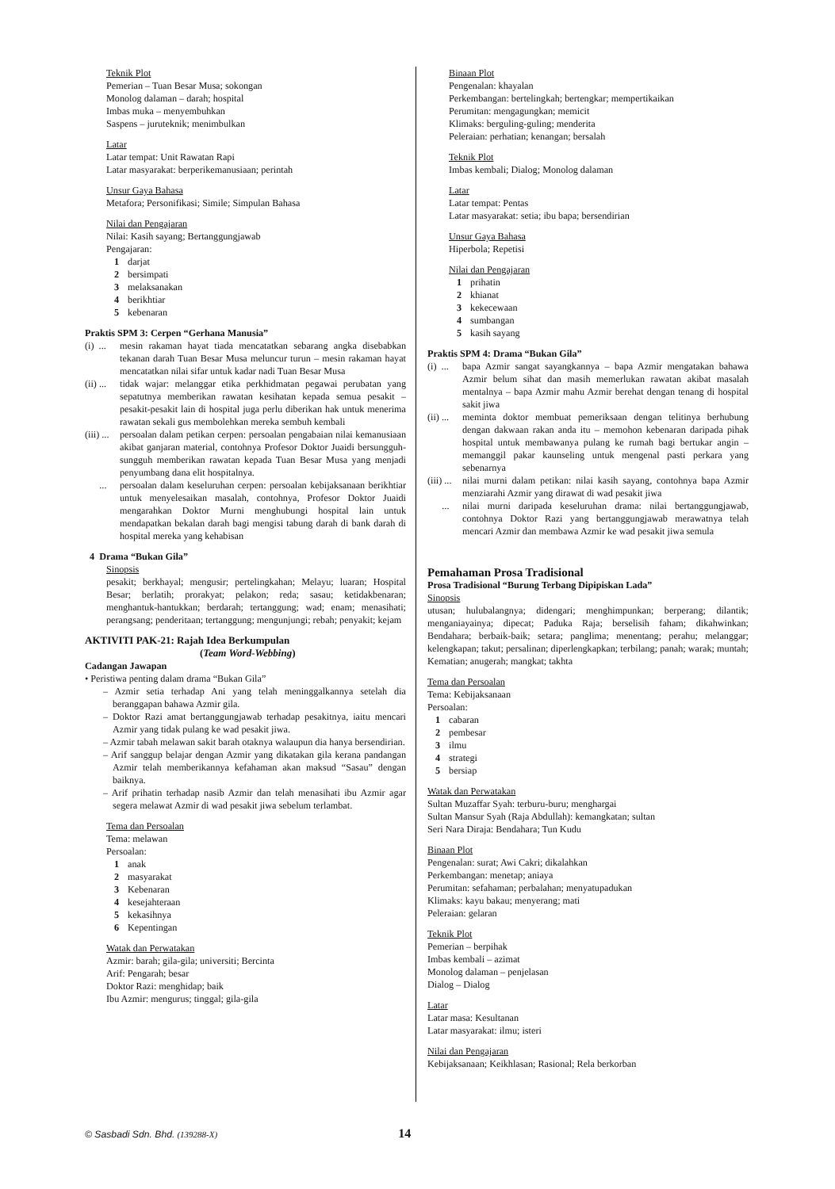Teknik Plot
Pemerian – Tuan Besar Musa; sokongan
Monolog dalaman – darah; hospital
Imbas muka – menyembuhkan
Saspens – juruteknik; menimbulkan
Latar
Latar tempat: Unit Rawatan Rapi
Latar masyarakat: berperikemanusiaan; perintah
Unsur Gaya Bahasa
Metafora; Personifikasi; Simile; Simpulan Bahasa
Nilai dan Pengajaran
Nilai: Kasih sayang; Bertanggungjawab
Pengajaran:
1 darjat
2 bersimpati
3 melaksanakan
4 berikhtiar
5 kebenaran
Praktis SPM 3: Cerpen “Gerhana Manusia”
(i) ... mesin rakaman hayat tiada mencatatkan sebarang angka disebabkan tekanan darah Tuan Besar Musa meluncur turun – mesin rakaman hayat mencatatkan nilai sifar untuk kadar nadi Tuan Besar Musa
(ii) ... tidak wajar: melanggar etika perkhidmatan pegawai perubatan yang sepatutnya memberikan rawatan kesihatan kepada semua pesakit – pesakit-pesakit lain di hospital juga perlu diberikan hak untuk menerima rawatan sekali gus membolehkan mereka sembuh kembali
(iii) ... persoalan dalam petikan cerpen: persoalan pengabaian nilai kemanusiaan akibat ganjaran material, contohnya Profesor Doktor Juaidi bersungguh-sungguh memberikan rawatan kepada Tuan Besar Musa yang menjadi penyumbang dana elit hospitalnya.
... persoalan dalam keseluruhan cerpen: persoalan kebijaksanaan berikhtiar untuk menyelesaikan masalah, contohnya, Profesor Doktor Juaidi mengarahkan Doktor Murni menghubungi hospital lain untuk mendapatkan bekalan darah bagi mengisi tabung darah di bank darah di hospital mereka yang kehabisan
4 Drama “Bukan Gila”
Sinopsis
pesakit; berkhayal; mengusir; pertelingkahan; Melayu; luaran; Hospital Besar; berlatih; prorakyat; pelakon; reda; sasau; ketidakbenaran; menghantuk-hantukkan; berdarah; tertanggung; wad; enam; menasihati; perangsang; penderitaan; tertanggung; mengunjungi; rebah; penyakit; kejam
AKTIVITI PAK-21: Rajah Idea Berkumpulan
(Team Word-Webbing)
Cadangan Jawapan
• Peristiwa penting dalam drama “Bukan Gila”
– Azmir setia terhadap Ani yang telah meninggalkannya setelah dia beranggapan bahawa Azmir gila.
– Doktor Razi amat bertanggungjawab terhadap pesakitnya, iaitu mencari Azmir yang tidak pulang ke wad pesakit jiwa.
– Azmir tabah melawan sakit barah otaknya walaupun dia hanya bersendirian.
– Arif sanggup belajar dengan Azmir yang dikatakan gila kerana pandangan Azmir telah memberikannya kefahaman akan maksud “Sasau” dengan baiknya.
– Arif prihatin terhadap nasib Azmir dan telah menasihati ibu Azmir agar segera melawat Azmir di wad pesakit jiwa sebelum terlambat.
Tema dan Persoalan
Tema: melawan
Persoalan:
1 anak
2 masyarakat
3 Kebenaran
4 kesejahteraan
5 kekasihnya
6 Kepentingan
Watak dan Perwatakan
Azmir: barah; gila-gila; universiti; Bercinta
Arif: Pengarah; besar
Doktor Razi: menghidap; baik
Ibu Azmir: mengurus; tinggal; gila-gila
Binaan Plot
Pengenalan: khayalan
Perkembangan: bertelingkah; bertengkar; mempertikaikan
Perumitan: mengagungkan; memicit
Klimaks: berguling-guling; menderita
Peleraian: perhatian; kenangan; bersalah
Teknik Plot
Imbas kembali; Dialog; Monolog dalaman
Latar
Latar tempat: Pentas
Latar masyarakat: setia; ibu bapa; bersendirian
Unsur Gaya Bahasa
Hiperbola; Repetisi
Nilai dan Pengajaran
1 prihatin
2 khianat
3 kekecewaan
4 sumbangan
5 kasih sayang
Praktis SPM 4: Drama “Bukan Gila”
(i) ... bapa Azmir sangat sayangkannya – bapa Azmir mengatakan bahawa Azmir belum sihat dan masih memerlukan rawatan akibat masalah mentalnya – bapa Azmir mahu Azmir berehat dengan tenang di hospital sakit jiwa
(ii) ... meminta doktor membuat pemeriksaan dengan telitinya berhubung dengan dakwaan rakan anda itu – memohon kebenaran daripada pihak hospital untuk membawanya pulang ke rumah bagi bertukar angin – memanggil pakar kaunseling untuk mengenal pasti perkara yang sebenarnya
(iii) ... nilai murni dalam petikan: nilai kasih sayang, contohnya bapa Azmir menziarahi Azmir yang dirawat di wad pesakit jiwa
... nilai murni daripada keseluruhan drama: nilai bertanggungjawab, contohnya Doktor Razi yang bertanggungjawab merawatnya telah mencari Azmir dan membawa Azmir ke wad pesakit jiwa semula
Pemahaman Prosa Tradisional
Prosa Tradisional “Burung Terbang Dipipiskan Lada”
Sinopsis
utusan; hulubalangnya; didengari; menghimpunkan; berperang; dilantik; menganiayainya; dipecat; Paduka Raja; berselisih faham; dikahwinkan; Bendahara; berbaik-baik; setara; panglima; menentang; perahu; melanggar; kelengkapan; takut; persalinan; diperlengkapkan; terbilang; panah; warak; muntah; Kematian; anugerah; mangkat; takhta
Tema dan Persoalan
Tema: Kebijaksanaan
Persoalan:
1 cabaran
2 pembesar
3 ilmu
4 strategi
5 bersiap
Watak dan Perwatakan
Sultan Muzaffar Syah: terburu-buru; menghargai
Sultan Mansur Syah (Raja Abdullah): kemangkatan; sultan
Seri Nara Diraja: Bendahara; Tun Kudu
Binaan Plot
Pengenalan: surat; Awi Cakri; dikalahkan
Perkembangan: menetap; aniaya
Perumitan: sefahaman; perbalahan; menyatupadukan
Klimaks: kayu bakau; menyerang; mati
Peleraian: gelaran
Teknik Plot
Pemerian – berpihak
Imbas kembali – azimat
Monolog dalaman – penjelasan
Dialog – Dialog
Latar
Latar masa: Kesultanan
Latar masyarakat: ilmu; isteri
Nilai dan Pengajaran
Kebijaksanaan; Keikhlasan; Rasional; Rela berkorban
© Sasbadi Sdn. Bhd. (139288-X) 14